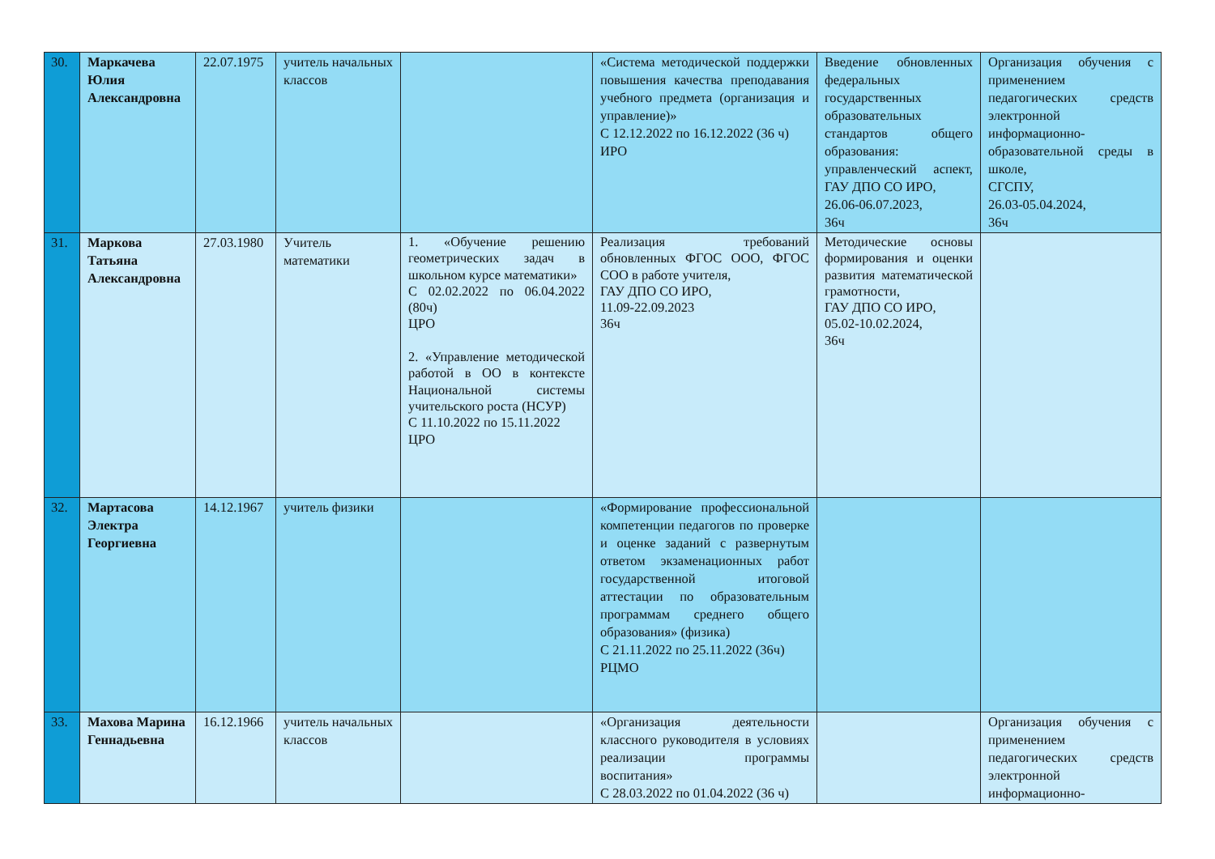| 30. | Маркачева Юлия Александровна | 22.07.1975 | учитель начальных классов | | «Система методической поддержки повышения качества преподавания учебного предмета (организация и управление)» С 12.12.2022 по 16.12.2022 (36 ч) ИРО | Введение обновленных федеральных государственных образовательных стандартов общего образования: управленческий аспект, ГАУ ДПО СО ИРО, 26.06-06.07.2023, 36ч | Организация обучения с применением педагогических средств электронной информационно-образовательной среды в школе, СГСПУ, 26.03-05.04.2024, 36ч |
| 31. | Маркова Татьяна Александровна | 27.03.1980 | Учитель математики | 1. «Обучение решению геометрических задач в школьном курсе математики» С 02.02.2022 по 06.04.2022 (80ч) ЦРО 2. «Управление методической работой в ОО в контексте Национальной системы учительского роста (НСУР) С 11.10.2022 по 15.11.2022 ЦРО | Реализация требований обновленных ФГОС ООО, ФГОС СОО в работе учителя, ГАУ ДПО СО ИРО, 11.09-22.09.2023 36ч | Методические основы формирования и оценки развития математической грамотности, ГАУ ДПО СО ИРО, 05.02-10.02.2024, 36ч | |
| 32. | Мартасова Электра Георгиевна | 14.12.1967 | учитель физики | | «Формирование профессиональной компетенции педагогов по проверке и оценке заданий с развернутым ответом экзаменационных работ государственной итоговой аттестации по образовательным программам среднего общего образования» (физика) С 21.11.2022 по 25.11.2022 (36ч) РЦМО | | |
| 33. | Махова Марина Геннадьевна | 16.12.1966 | учитель начальных классов | | «Организация деятельности классного руководителя в условиях реализации программы воспитания» С 28.03.2022 по 01.04.2022 (36 ч) | | Организация обучения с применением педагогических средств электронной информационно- |